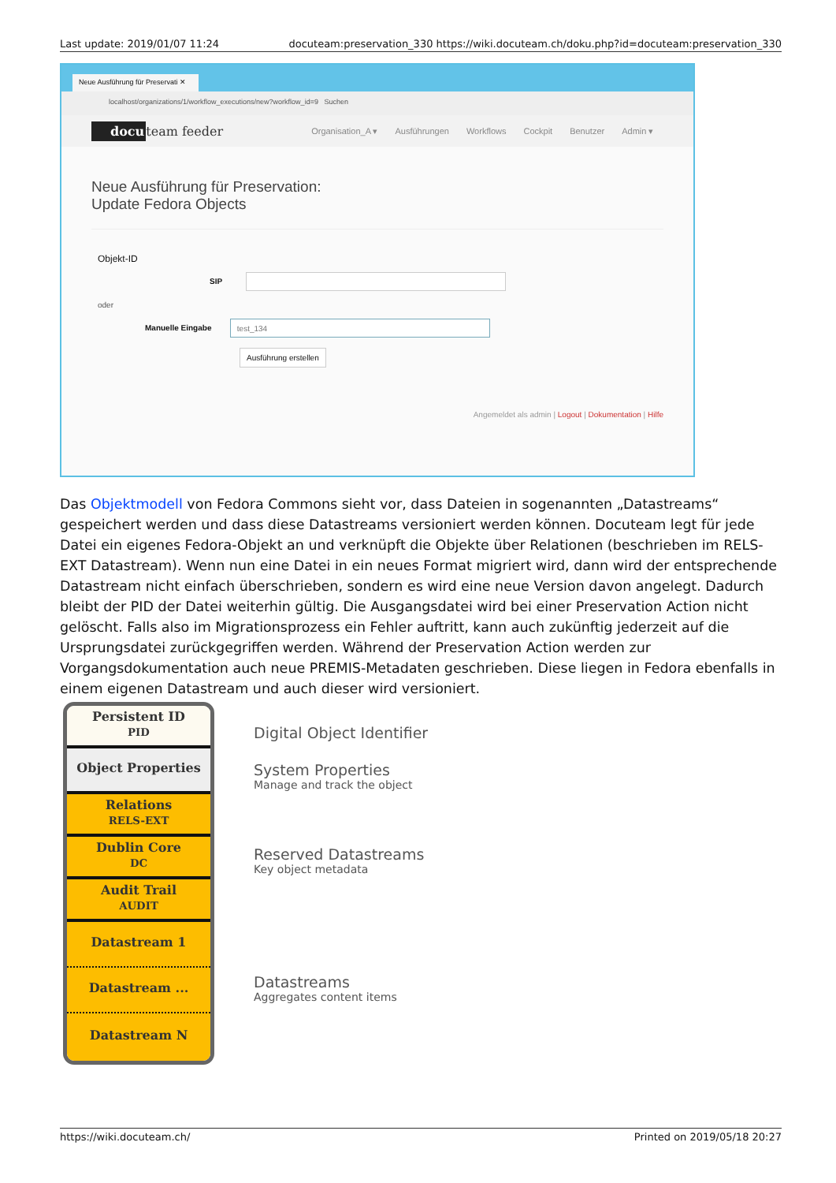Last update: 2019/01/07 11:24 docuteam:preservation_330 https://wiki.docuteam.ch/doku.php?id=docuteam:preservation_330
Neue Ausführung für Preservati ✕
localhost/organizations/1/workflow_executions/new?workflow_id=9 Suchen
docuteam feeder Organisation_A ▾ Ausführungen Workflows Cockpit Benutzer Admin ▾
Neue Ausführung für Preservation:
Update Fedora Objects
Objekt-ID
SIP
oder
Manuelle Eingabe test_134
Ausführung erstellen
Angemeldet als admin | Logout | Dokumentation | Hilfe
Das Objektmodell von Fedora Commons sieht vor, dass Dateien in sogenannten „Datastreams“ gespeichert werden und dass diese Datastreams versioniert werden können. Docuteam legt für jede Datei ein eigenes Fedora-Objekt an und verknüpft die Objekte über Relationen (beschrieben im RELS-EXT Datastream). Wenn nun eine Datei in ein neues Format migriert wird, dann wird der entsprechende Datastream nicht einfach überschrieben, sondern es wird eine neue Version davon angelegt. Dadurch bleibt der PID der Datei weiterhin gültig. Die Ausgangsdatei wird bei einer Preservation Action nicht gelöscht. Falls also im Migrationsprozess ein Fehler auftritt, kann auch zukünftig jederzeit auf die Ursprungsdatei zurückgegriffen werden. Während der Preservation Action werden zur Vorgangsdokumentation auch neue PREMIS-Metadaten geschrieben. Diese liegen in Fedora ebenfalls in einem eigenen Datastream und auch dieser wird versioniert.
Persistent ID
PID
Object Properties
Relations
RELS-EXT
Dublin Core
DC
Audit Trail
AUDIT
Datastream 1
Datastream ...
Datastream N
Digital Object Identifier
System Properties
Manage and track the object
Reserved Datastreams
Key object metadata
Datastreams
Aggregates content items
https://wiki.docuteam.ch/ Printed on 2019/05/18 20:27